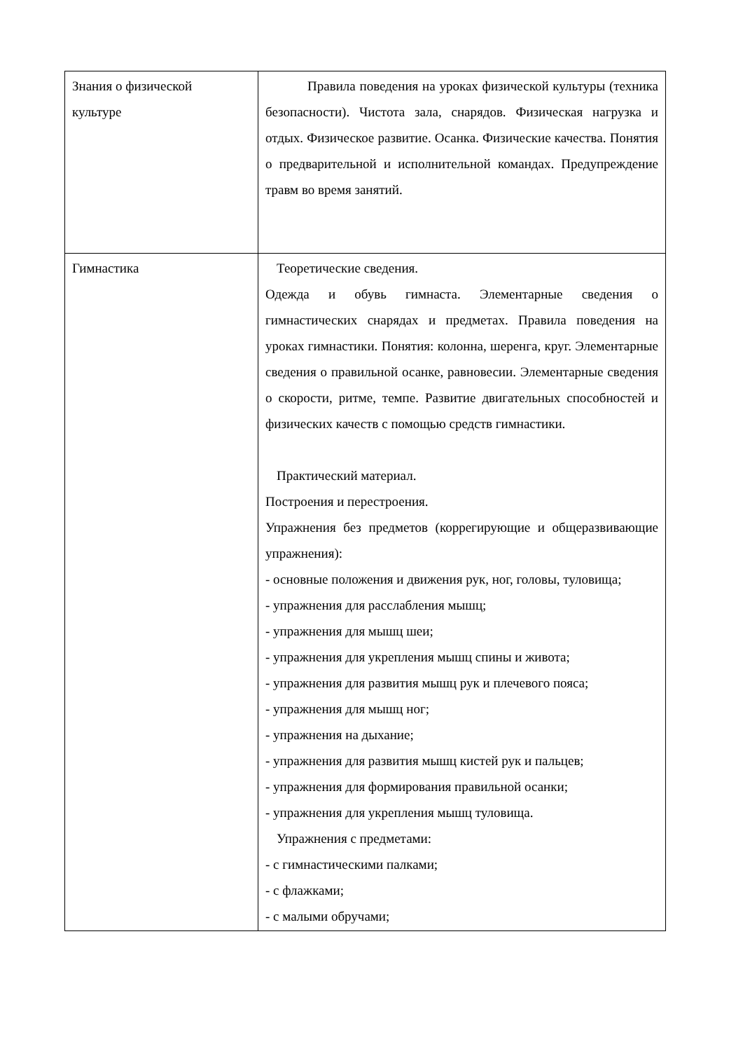| Знания о физической культуре | Правила поведения на уроках физической культуры (техника безопасности). Чистота зала, снарядов. Физическая нагрузка и отдых. Физическое развитие. Осанка. Физические качества. Понятия о предварительной и исполнительной командах. Предупреждение травм во время занятий. |
| Гимнастика | Теоретические сведения. Одежда и обувь гимнаста. Элементарные сведения о гимнастических снарядах и предметах. Правила поведения на уроках гимнастики. Понятия: колонна, шеренга, круг. Элементарные сведения о правильной осанке, равновесии. Элементарные сведения о скорости, ритме, темпе. Развитие двигательных способностей и физических качеств с помощью средств гимнастики. Практический материал. Построения и перестроения. Упражнения без предметов (коррегирующие и общеразвивающие упражнения): - основные положения и движения рук, ног, головы, туловища; - упражнения для расслабления мышц; - упражнения для мышц шеи; - упражнения для укрепления мышц спины и живота; - упражнения для развития мышц рук и плечевого пояса; - упражнения для мышц ног; - упражнения на дыхание; - упражнения для развития мышц кистей рук и пальцев; - упражнения для формирования правильной осанки; - упражнения для укрепления мышц туловища. Упражнения с предметами: - с гимнастическими палками; - с флажками; - с малыми обручами; |